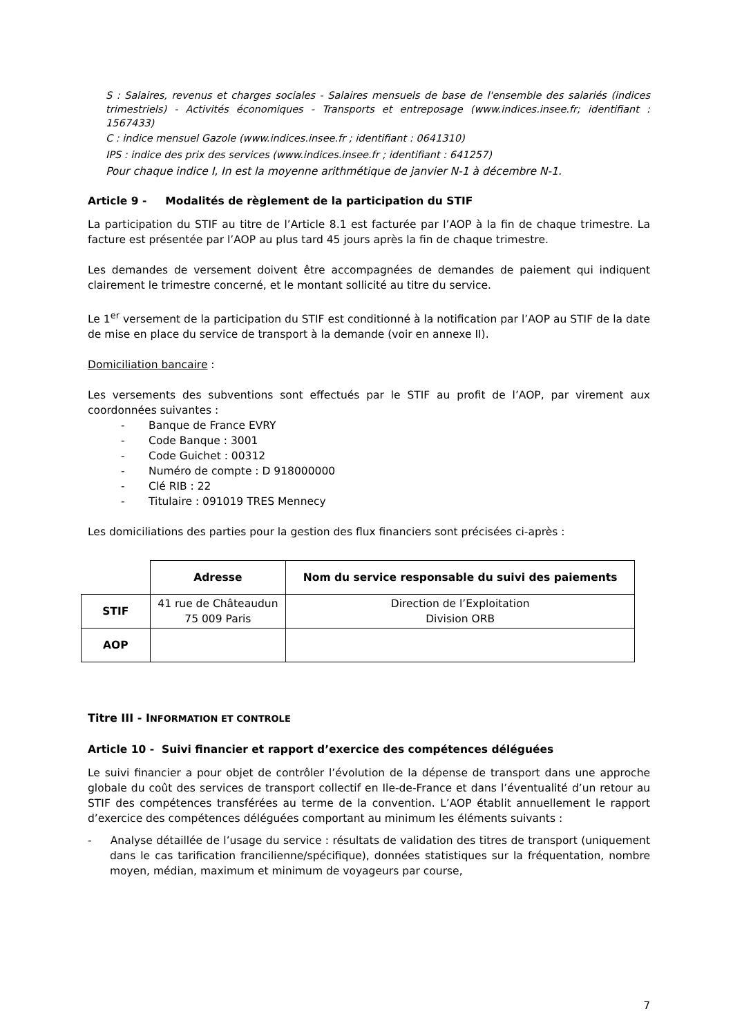S : Salaires, revenus et charges sociales - Salaires mensuels de base de l'ensemble des salariés (indices trimestriels) - Activités économiques - Transports et entreposage (www.indices.insee.fr; identifiant : 1567433)
C : indice mensuel Gazole (www.indices.insee.fr ; identifiant : 0641310)
IPS : indice des prix des services (www.indices.insee.fr ; identifiant : 641257)
Pour chaque indice I, In est la moyenne arithmétique de janvier N-1 à décembre N-1.
Article 9 - Modalités de règlement de la participation du STIF
La participation du STIF au titre de l’Article 8.1 est facturée par l’AOP à la fin de chaque trimestre. La facture est présentée par l’AOP au plus tard 45 jours après la fin de chaque trimestre.
Les demandes de versement doivent être accompagnées de demandes de paiement qui indiquent clairement le trimestre concerné, et le montant sollicité au titre du service.
Le 1<sup>er</sup> versement de la participation du STIF est conditionné à la notification par l’AOP au STIF de la date de mise en place du service de transport à la demande (voir en annexe II).
Domiciliation bancaire :
Les versements des subventions sont effectués par le STIF au profit de l’AOP, par virement aux coordonnées suivantes :
- Banque de France EVRY
- Code Banque : 3001
- Code Guichet : 00312
- Numéro de compte : D 918000000
- Clé RIB : 22
- Titulaire : 091019 TRES Mennecy
Les domiciliations des parties pour la gestion des flux financiers sont précisées ci-après :
| | Adresse | Nom du service responsable du suivi des paiements |
| --- | --- | --- |
| STIF | 41 rue de Châteaudun 75 009 Paris | Direction de l’Exploitation Division ORB |
| AOP | | |
Titre III - INFORMATION ET CONTROLE
Article 10 - Suivi financier et rapport d’exercice des compétences déléguées
Le suivi financier a pour objet de contrôler l’évolution de la dépense de transport dans une approche globale du coût des services de transport collectif en Ile-de-France et dans l’éventualité d’un retour au STIF des compétences transférées au terme de la convention. L’AOP établit annuellement le rapport d’exercice des compétences déléguées comportant au minimum les éléments suivants :
- Analyse détaillée de l’usage du service : résultats de validation des titres de transport (uniquement dans le cas tarification francilienne/spécifique), données statistiques sur la fréquentation, nombre moyen, médian, maximum et minimum de voyageurs par course,
7